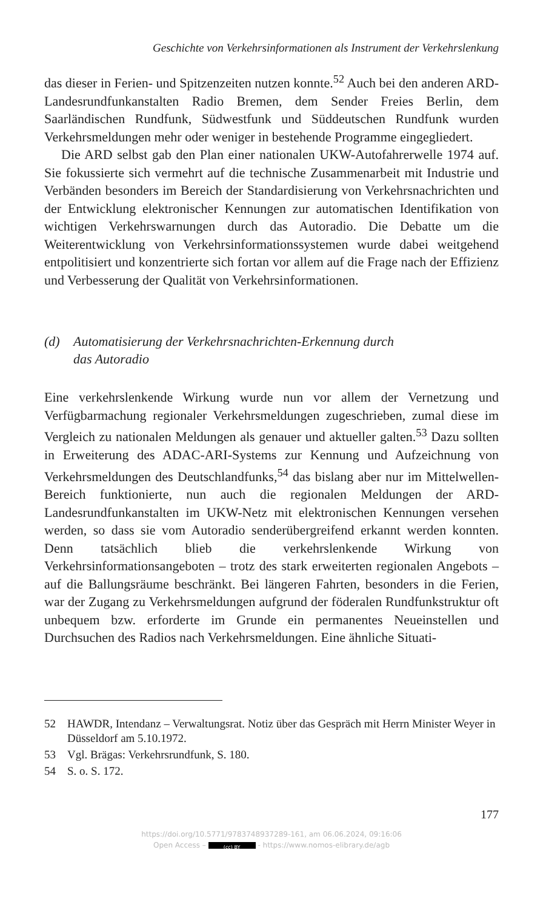Geschichte von Verkehrsinformationen als Instrument der Verkehrslenkung
das dieser in Ferien- und Spitzenzeiten nutzen konnte.<sup>52</sup> Auch bei den anderen ARD-Landesrundfunkanstalten Radio Bremen, dem Sender Freies Berlin, dem Saarländischen Rundfunk, Südwestfunk und Süddeutschen Rundfunk wurden Verkehrsmeldungen mehr oder weniger in bestehende Programme eingegliedert.
Die ARD selbst gab den Plan einer nationalen UKW-Autofahrerwelle 1974 auf. Sie fokussierte sich vermehrt auf die technische Zusammenarbeit mit Industrie und Verbänden besonders im Bereich der Standardisierung von Verkehrsnachrichten und der Entwicklung elektronischer Kennungen zur automatischen Identifikation von wichtigen Verkehrswarnungen durch das Autoradio. Die Debatte um die Weiterentwicklung von Verkehrsinformationssystemen wurde dabei weitgehend entpolitisiert und konzentrierte sich fortan vor allem auf die Frage nach der Effizienz und Verbesserung der Qualität von Verkehrsinformationen.
(d) Automatisierung der Verkehrsnachrichten-Erkennung durch
das Autoradio
Eine verkehrslenkende Wirkung wurde nun vor allem der Vernetzung und Verfügbarmachung regionaler Verkehrsmeldungen zugeschrieben, zumal diese im Vergleich zu nationalen Meldungen als genauer und aktueller galten.<sup>53</sup> Dazu sollten in Erweiterung des ADAC-ARI-Systems zur Kennung und Aufzeichnung von Verkehrsmeldungen des Deutschlandfunks,<sup>54</sup> das bislang aber nur im Mittelwellen-Bereich funktionierte, nun auch die regionalen Meldungen der ARD-Landesrundfunkanstalten im UKW-Netz mit elektronischen Kennungen versehen werden, so dass sie vom Autoradio senderübergreifend erkannt werden konnten. Denn tatsächlich blieb die verkehrslenkende Wirkung von Verkehrsinformationsangeboten – trotz des stark erweiterten regionalen Angebots – auf die Ballungsräume beschränkt. Bei längeren Fahrten, besonders in die Ferien, war der Zugang zu Verkehrsmeldungen aufgrund der föderalen Rundfunkstruktur oft unbequem bzw. erforderte im Grunde ein permanentes Neueinstellen und Durchsuchen des Radios nach Verkehrsmeldungen. Eine ähnliche Situati-
52 HAWDR, Intendanz – Verwaltungsrat. Notiz über das Gespräch mit Herrn Minister Weyer in Düsseldorf am 5.10.1972.
53 Vgl. Brägas: Verkehrsrundfunk, S. 180.
54 S. o. S. 172.
177
https://doi.org/10.5771/9783748937289-161, am 06.06.2024, 09:16:06
Open Access – (cc) BY - https://www.nomos-elibrary.de/agb